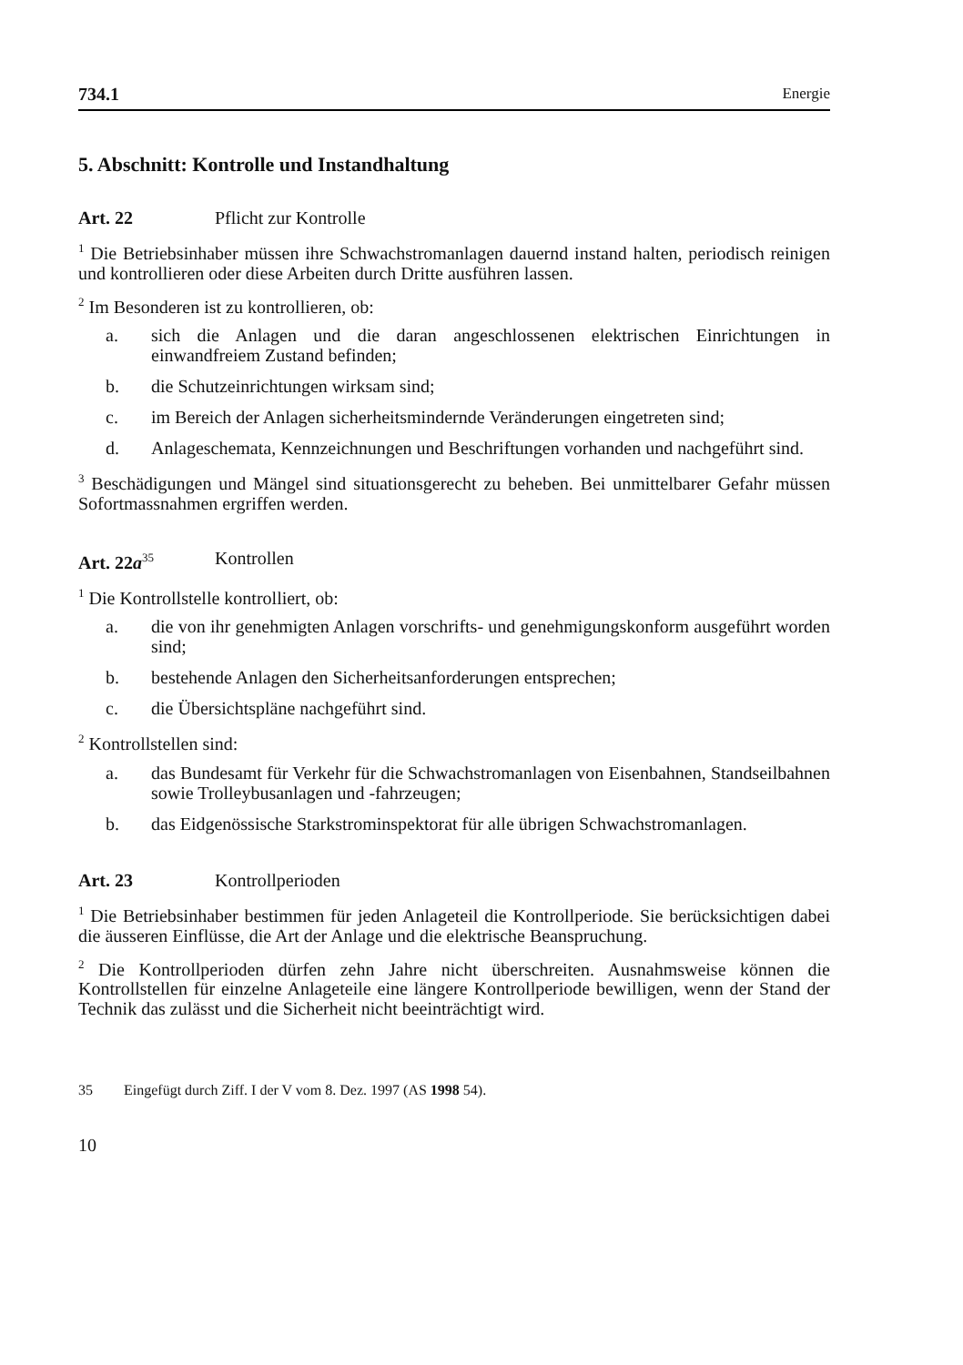734.1 Energie
5. Abschnitt: Kontrolle und Instandhaltung
Art. 22 Pflicht zur Kontrolle
<sup>1</sup> Die Betriebsinhaber müssen ihre Schwachstromanlagen dauernd instand halten, periodisch reinigen und kontrollieren oder diese Arbeiten durch Dritte ausführen lassen.
<sup>2</sup> Im Besonderen ist zu kontrollieren, ob:
a. sich die Anlagen und die daran angeschlossenen elektrischen Einrichtungen in einwandfreiem Zustand befinden;
b. die Schutzeinrichtungen wirksam sind;
c. im Bereich der Anlagen sicherheitsmindernde Veränderungen eingetreten sind;
d. Anlageschemata, Kennzeichnungen und Beschriftungen vorhanden und nachgeführt sind.
<sup>3</sup> Beschädigungen und Mängel sind situationsgerecht zu beheben. Bei unmittelbarer Gefahr müssen Sofortmassnahmen ergriffen werden.
Art. 22a<sup>35</sup> Kontrollen
<sup>1</sup> Die Kontrollstelle kontrolliert, ob:
a. die von ihr genehmigten Anlagen vorschrifts- und genehmigungskonform ausgeführt worden sind;
b. bestehende Anlagen den Sicherheitsanforderungen entsprechen;
c. die Übersichtspläne nachgeführt sind.
<sup>2</sup> Kontrollstellen sind:
a. das Bundesamt für Verkehr für die Schwachstromanlagen von Eisenbahnen, Standseilbahnen sowie Trolleybusanlagen und -fahrzeugen;
b. das Eidgenössische Starkstrominspektorat für alle übrigen Schwachstromanlagen.
Art. 23 Kontrollperioden
<sup>1</sup> Die Betriebsinhaber bestimmen für jeden Anlageteil die Kontrollperiode. Sie berücksichtigen dabei die äusseren Einflüsse, die Art der Anlage und die elektrische Beanspruchung.
<sup>2</sup> Die Kontrollperioden dürfen zehn Jahre nicht überschreiten. Ausnahmsweise können die Kontrollstellen für einzelne Anlageteile eine längere Kontrollperiode bewilligen, wenn der Stand der Technik das zulässt und die Sicherheit nicht beeinträchtigt wird.
35 Eingefügt durch Ziff. I der V vom 8. Dez. 1997 (AS 1998 54).
10